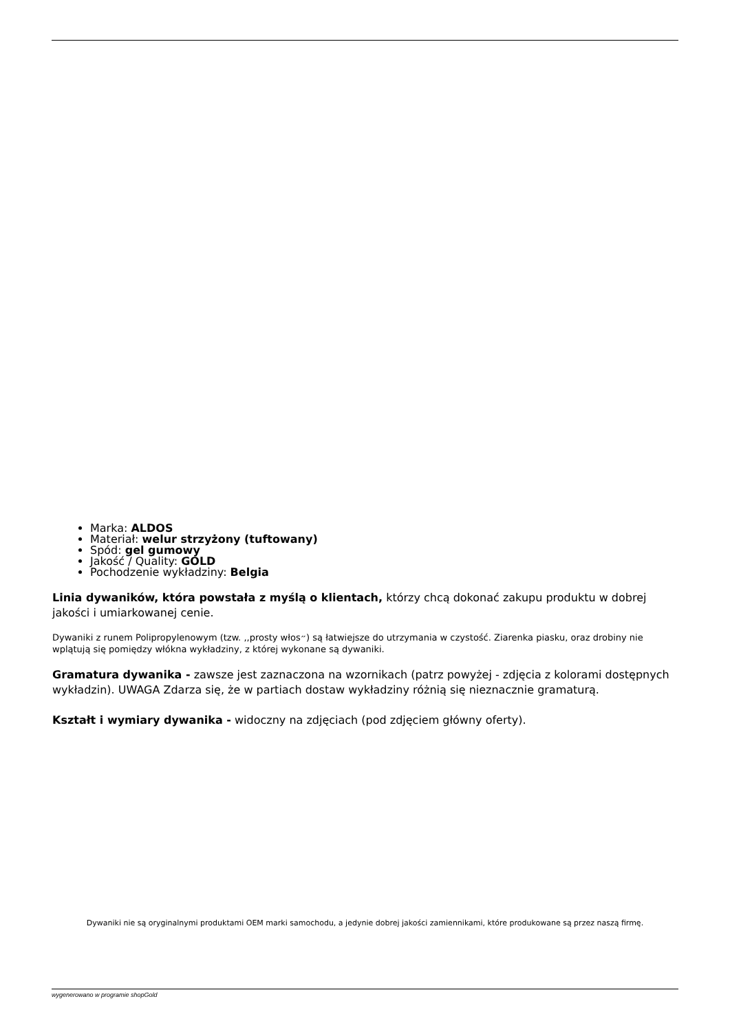Marka: ALDOS
Materiał: welur strzyżony (tuftowany)
Spód: gel gumowy
Jakość / Quality: GOLD
Pochodzenie wykładziny: Belgia
Linia dywaników, która powstała z myślą o klientach, którzy chcą dokonać zakupu produktu w dobrej jakości i umiarkowanej cenie.
Dywaniki z runem Polipropylenowym (tzw. ,,prosty włos״) są łatwiejsze do utrzymania w czystość. Ziarenka piasku, oraz drobiny nie wplątują się pomiędzy włókna wykładziny, z której wykonane są dywaniki.
Gramatura dywanika - zawsze jest zaznaczona na wzornikach (patrz powyżej - zdjęcia z kolorami dostępnych wykładzin). UWAGA Zdarza się, że w partiach dostaw wykładziny różnią się nieznacznie gramaturą.
Kształt i wymiary dywanika - widoczny na zdjęciach (pod zdjęciem główny oferty).
Dywaniki nie są oryginalnymi produktami OEM marki samochodu, a jedynie dobrej jakości zamiennikami, które produkowane są przez naszą firmę.
wygenerowano w programie shopGold